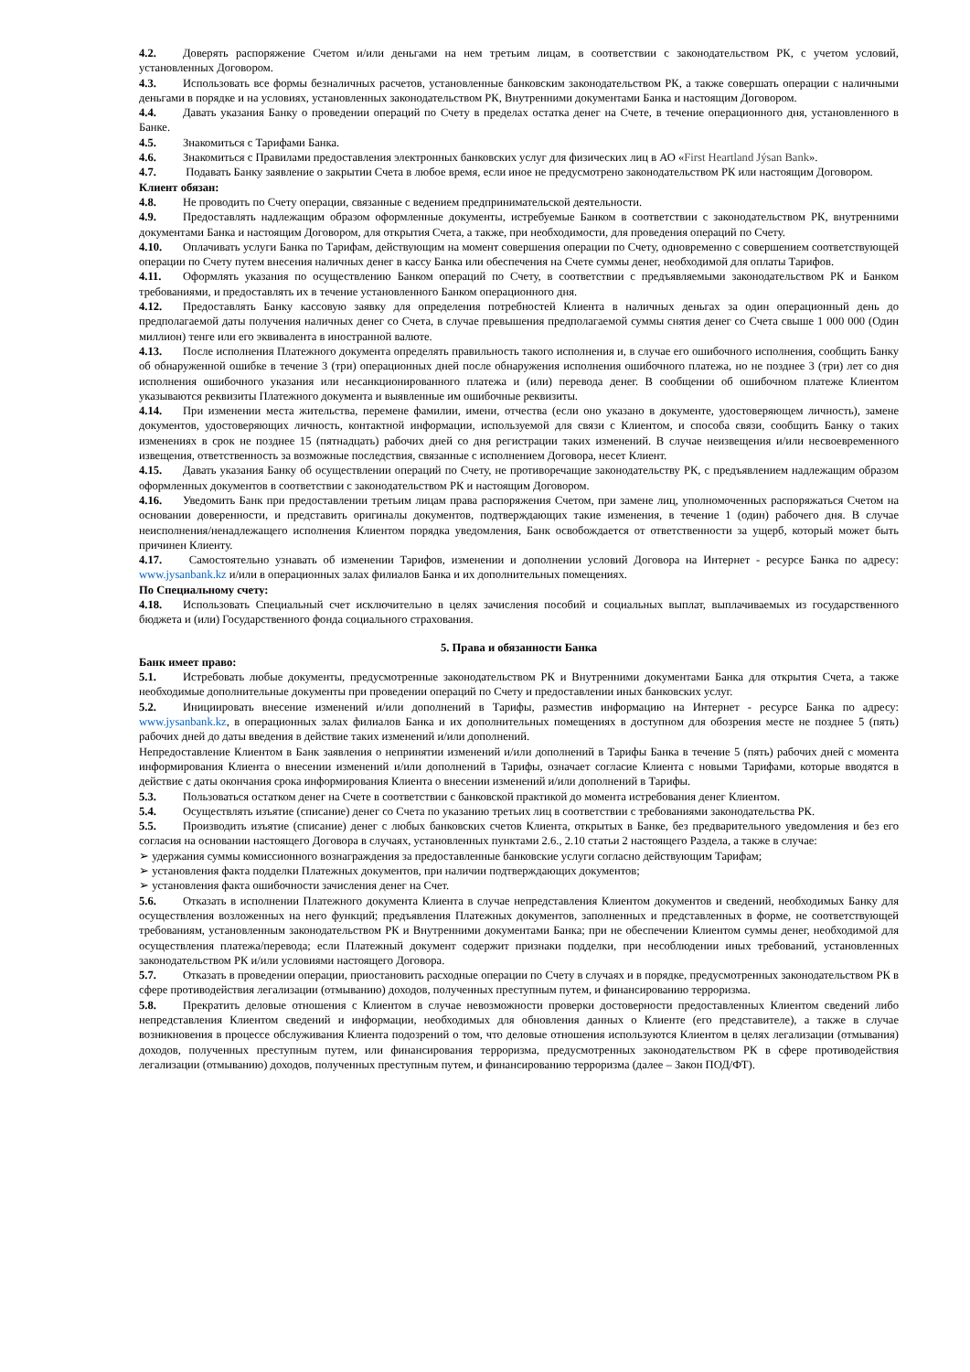4.2. Доверять распоряжение Счетом и/или деньгами на нем третьим лицам, в соответствии с законодательством РК, с учетом условий, установленных Договором.
4.3. Использовать все формы безналичных расчетов, установленные банковским законодательством РК, а также совершать операции с наличными деньгами в порядке и на условиях, установленных законодательством РК, Внутренними документами Банка и настоящим Договором.
4.4. Давать указания Банку о проведении операций по Счету в пределах остатка денег на Счете, в течение операционного дня, установленного в Банке.
4.5. Знакомиться с Тарифами Банка.
4.6. Знакомиться с Правилами предоставления электронных банковских услуг для физических лиц в АО «First Heartland Jýsan Bank».
4.7. Подавать Банку заявление о закрытии Счета в любое время, если иное не предусмотрено законодательством РК или настоящим Договором.
Клиент обязан:
4.8. Не проводить по Счету операции, связанные с ведением предпринимательской деятельности.
4.9. Предоставлять надлежащим образом оформленные документы, истребуемые Банком в соответствии с законодательством РК, внутренними документами Банка и настоящим Договором, для открытия Счета, а также, при необходимости, для проведения операций по Счету.
4.10. Оплачивать услуги Банка по Тарифам, действующим на момент совершения операции по Счету, одновременно с совершением соответствующей операции по Счету путем внесения наличных денег в кассу Банка или обеспечения на Счете суммы денег, необходимой для оплаты Тарифов.
4.11. Оформлять указания по осуществлению Банком операций по Счету, в соответствии с предъявляемыми законодательством РК и Банком требованиями, и предоставлять их в течение установленного Банком операционного дня.
4.12. Предоставлять Банку кассовую заявку для определения потребностей Клиента в наличных деньгах за один операционный день до предполагаемой даты получения наличных денег со Счета, в случае превышения предполагаемой суммы снятия денег со Счета свыше 1 000 000 (Один миллион) тенге или его эквивалента в иностранной валюте.
4.13. После исполнения Платежного документа определять правильность такого исполнения и, в случае его ошибочного исполнения, сообщить Банку об обнаруженной ошибке в течение 3 (три) операционных дней после обнаружения исполнения ошибочного платежа, но не позднее 3 (три) лет со дня исполнения ошибочного указания или несанкционированного платежа и (или) перевода денег. В сообщении об ошибочном платеже Клиентом указываются реквизиты Платежного документа и выявленные им ошибочные реквизиты.
4.14. При изменении места жительства, перемене фамилии, имени, отчества (если оно указано в документе, удостоверяющем личность), замене документов, удостоверяющих личность, контактной информации, используемой для связи с Клиентом, и способа связи, сообщить Банку о таких изменениях в срок не позднее 15 (пятнадцать) рабочих дней со дня регистрации таких изменений. В случае неизвещения и/или несвоевременного извещения, ответственность за возможные последствия, связанные с исполнением Договора, несет Клиент.
4.15. Давать указания Банку об осуществлении операций по Счету, не противоречащие законодательству РК, с предъявлением надлежащим образом оформленных документов в соответствии с законодательством РК и настоящим Договором.
4.16. Уведомить Банк при предоставлении третьим лицам права распоряжения Счетом, при замене лиц, уполномоченных распоряжаться Счетом на основании доверенности, и представить оригиналы документов, подтверждающих такие изменения, в течение 1 (один) рабочего дня. В случае неисполнения/ненадлежащего исполнения Клиентом порядка уведомления, Банк освобождается от ответственности за ущерб, который может быть причинен Клиенту.
4.17. Самостоятельно узнавать об изменении Тарифов, изменении и дополнении условий Договора на Интернет - ресурсе Банка по адресу: www.jysanbank.kz и/или в операционных залах филиалов Банка и их дополнительных помещениях.
По Специальному счету:
4.18. Использовать Специальный счет исключительно в целях зачисления пособий и социальных выплат, выплачиваемых из государственного бюджета и (или) Государственного фонда социального страхования.
5. Права и обязанности Банка
Банк имеет право:
5.1. Истребовать любые документы, предусмотренные законодательством РК и Внутренними документами Банка для открытия Счета, а также необходимые дополнительные документы при проведении операций по Счету и предоставлении иных банковских услуг.
5.2. Инициировать внесение изменений и/или дополнений в Тарифы, разместив информацию на Интернет - ресурсе Банка по адресу: www.jysanbank.kz, в операционных залах филиалов Банка и их дополнительных помещениях в доступном для обозрения месте не позднее 5 (пять) рабочих дней до даты введения в действие таких изменений и/или дополнений.
Непредоставление Клиентом в Банк заявления о непринятии изменений и/или дополнений в Тарифы Банка в течение 5 (пять) рабочих дней с момента информирования Клиента о внесении изменений и/или дополнений в Тарифы, означает согласие Клиента с новыми Тарифами, которые вводятся в действие с даты окончания срока информирования Клиента о внесении изменений и/или дополнений в Тарифы.
5.3. Пользоваться остатком денег на Счете в соответствии с банковской практикой до момента истребования денег Клиентом.
5.4. Осуществлять изъятие (списание) денег со Счета по указанию третьих лиц в соответствии с требованиями законодательства РК.
5.5. Производить изъятие (списание) денег с любых банковских счетов Клиента, открытых в Банке, без предварительного уведомления и без его согласия на основании настоящего Договора в случаях, установленных пунктами 2.6., 2.10 статьи 2 настоящего Раздела, а также в случае:
➢ удержания суммы комиссионного вознаграждения за предоставленные банковские услуги согласно действующим Тарифам;
➢ установления факта подделки Платежных документов, при наличии подтверждающих документов;
➢ установления факта ошибочности зачисления денег на Счет.
5.6. Отказать в исполнении Платежного документа Клиента в случае непредставления Клиентом документов и сведений, необходимых Банку для осуществления возложенных на него функций; предъявления Платежных документов, заполненных и представленных в форме, не соответствующей требованиям, установленным законодательством РК и Внутренними документами Банка; при не обеспечении Клиентом суммы денег, необходимой для осуществления платежа/перевода; если Платежный документ содержит признаки подделки, при несоблюдении иных требований, установленных законодательством РК и/или условиями настоящего Договора.
5.7. Отказать в проведении операции, приостановить расходные операции по Счету в случаях и в порядке, предусмотренных законодательством РК в сфере противодействия легализации (отмыванию) доходов, полученных преступным путем, и финансированию терроризма.
5.8. Прекратить деловые отношения с Клиентом в случае невозможности проверки достоверности предоставленных Клиентом сведений либо непредставления Клиентом сведений и информации, необходимых для обновления данных о Клиенте (его представителе), а также в случае возникновения в процессе обслуживания Клиента подозрений о том, что деловые отношения используются Клиентом в целях легализации (отмывания) доходов, полученных преступным путем, или финансирования терроризма, предусмотренных законодательством РК в сфере противодействия легализации (отмыванию) доходов, полученных преступным путем, и финансированию терроризма (далее – Закон ПОД/ФТ).